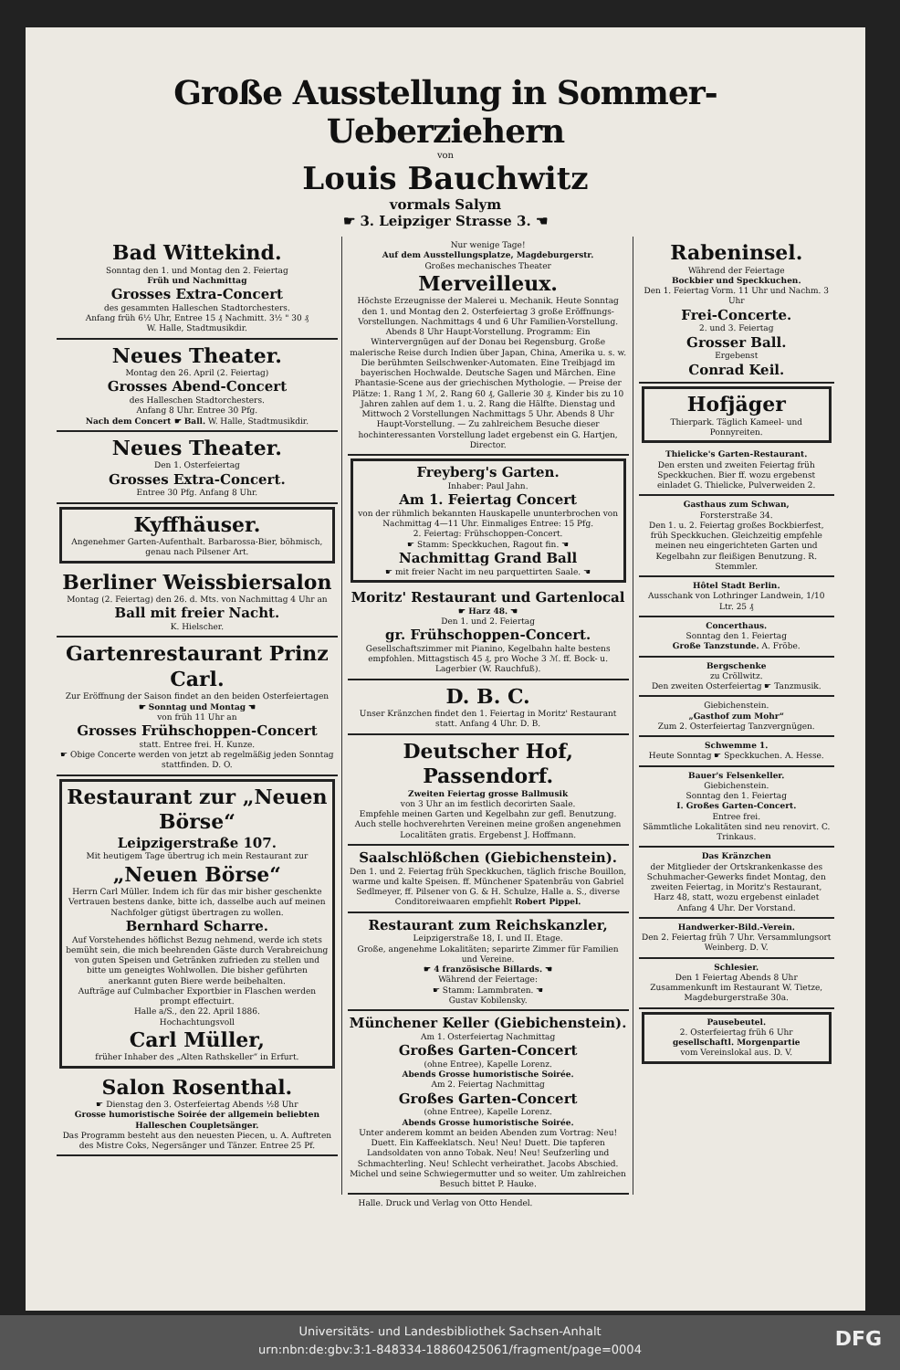Große Ausstellung in Sommer-Ueberziehern
von
Louis Bauchwitz
vormals Salym
☛ 3. Leipziger Strasse 3. ☚
Bad Wittekind.
Sonntag den 1. und Montag den 2. Feiertag
Früh und Nachmittag
Grosses Extra-Concert
des gesammten Halleschen Stadtorchesters.
Anfang früh 6½ Uhr, Entree 15 ₰ Nachmitt. 3½ " 30 ₰
W. Halle, Stadtmusikdir.
Neues Theater.
Montag den 26. April (2. Feiertag)
Grosses Abend-Concert
des Halleschen Stadtorchesters.
Anfang 8 Uhr. Entree 30 Pfg.
Nach dem Concert ☛ Ball. W. Halle, Stadtmusikdir.
Neues Theater.
Den 1. Osterfeiertag
Grosses Extra-Concert.
Entree 30 Pfg. Anfang 8 Uhr.
Kyffhäuser.
Angenehmer Garten-Aufenthalt. Barbarossa-Bier, böhmisch, genau nach Pilsener Art.
Berliner Weissbiersalon
Montag (2. Feiertag) den 26. d. Mts. von Nachmittag 4 Uhr an
Ball mit freier Nacht.
K. Hielscher.
Gartenrestaurant Prinz Carl.
Zur Eröffnung der Saison findet an den beiden Osterfeiertagen
☛ Sonntag und Montag ☚
von früh 11 Uhr an
Grosses Frühschoppen-Concert
statt. Entree frei. H. Kunze.
☛ Obige Concerte werden von jetzt ab regelmäßig jeden Sonntag stattfinden. D. O.
Restaurant zur „Neuen Börse“
Leipzigerstraße 107.
Mit heutigem Tage übertrug ich mein Restaurant zur
„Neuen Börse“
Herrn Carl Müller. Indem ich für das mir bisher geschenkte Vertrauen bestens danke, bitte ich, dasselbe auch auf meinen Nachfolger gütigst übertragen zu wollen.
Bernhard Scharre.
Auf Vorstehendes höflichst Bezug nehmend, werde ich stets bemüht sein, die mich beehrenden Gäste durch Verabreichung von guten Speisen und Getränken zufrieden zu stellen und bitte um geneigtes Wohlwollen. Die bisher geführten anerkannt guten Biere werde beibehalten.
Aufträge auf Culmbacher Exportbier in Flaschen werden prompt effectuirt.
Halle a/S., den 22. April 1886.
Hochachtungsvoll
Carl Müller,
früher Inhaber des „Alten Rathskeller“ in Erfurt.
Salon Rosenthal.
☛ Dienstag den 3. Osterfeiertag Abends ½8 Uhr
Grosse humoristische Soirée der allgemein beliebten Halleschen Coupletsänger.
Das Programm besteht aus den neuesten Piecen, u. A. Auftreten des Mistre Coks, Negersänger und Tänzer. Entree 25 Pf.
Nur wenige Tage!
Auf dem Ausstellungsplatze, Magdeburgerstr.
Großes mechanisches Theater
Merveilleux.
Höchste Erzeugnisse der Malerei u. Mechanik. Heute Sonntag den 1. und Montag den 2. Osterfeiertag 3 große Eröffnungs-Vorstellungen. Nachmittags 4 und 6 Uhr Familien-Vorstellung. Abends 8 Uhr Haupt-Vorstellung. Programm: Ein Wintervergnügen auf der Donau bei Regensburg. Große malerische Reise durch Indien über Japan, China, Amerika u. s. w. Die berühmten Seilschwenker-Automaten. Eine Treibjagd im bayerischen Hochwalde. Deutsche Sagen und Märchen. Eine Phantasie-Scene aus der griechischen Mythologie. — Preise der Plätze: 1. Rang 1 ℳ, 2. Rang 60 ₰, Gallerie 30 ₰. Kinder bis zu 10 Jahren zahlen auf dem 1. u. 2. Rang die Hälfte. Dienstag und Mittwoch 2 Vorstellungen Nachmittags 5 Uhr. Abends 8 Uhr Haupt-Vorstellung. — Zu zahlreichem Besuche dieser hochinteressanten Vorstellung ladet ergebenst ein G. Hartjen, Director.
Freyberg's Garten.
Inhaber: Paul Jahn.
Am 1. Feiertag Concert
von der rühmlich bekannten Hauskapelle ununterbrochen von Nachmittag 4—11 Uhr. Einmaliges Entree: 15 Pfg.
2. Feiertag: Frühschoppen-Concert.
☛ Stamm: Speckkuchen, Ragout fin. ☚
Nachmittag Grand Ball
☛ mit freier Nacht im neu parquettirten Saale. ☚
Moritz' Restaurant und Gartenlocal
☛ Harz 48. ☚
Den 1. und 2. Feiertag
gr. Frühschoppen-Concert.
Gesellschaftszimmer mit Pianino, Kegelbahn halte bestens empfohlen. Mittagstisch 45 ₰, pro Woche 3 ℳ. ff. Bock- u. Lagerbier (W. Rauchfuß).
D. B. C.
Unser Kränzchen findet den 1. Feiertag in Moritz' Restaurant statt. Anfang 4 Uhr. D. B.
Deutscher Hof, Passendorf.
Zweiten Feiertag grosse Ballmusik
von 3 Uhr an im festlich decorirten Saale.
Empfehle meinen Garten und Kegelbahn zur gefl. Benutzung. Auch stelle hochverehrten Vereinen meine großen angenehmen Localitäten gratis. Ergebenst J. Hoffmann.
Saalschlößchen (Giebichenstein).
Den 1. und 2. Feiertag früh Speckkuchen, täglich frische Bouillon, warme und kalte Speisen. ff. Münchener Spatenbräu von Gabriel Sedlmeyer, ff. Pilsener von G. & H. Schulze, Halle a. S., diverse Conditoreiwaaren empfiehlt Robert Pippel.
Restaurant zum Reichskanzler,
Leipzigerstraße 18, I. und II. Etage.
Große, angenehme Lokalitäten; separirte Zimmer für Familien und Vereine.
☛ 4 französische Billards. ☚
Während der Feiertage:
☛ Stamm: Lammbraten. ☚
Gustav Kobilensky.
Münchener Keller (Giebichenstein).
Am 1. Osterfeiertag Nachmittag
Großes Garten-Concert
(ohne Entree), Kapelle Lorenz.
Abends Grosse humoristische Soirée.
Am 2. Feiertag Nachmittag
Großes Garten-Concert
(ohne Entree), Kapelle Lorenz.
Abends Grosse humoristische Soirée.
Unter anderem kommt an beiden Abenden zum Vortrag: Neu! Duett. Ein Kaffeeklatsch. Neu! Neu! Duett. Die tapferen Landsoldaten von anno Tobak. Neu! Neu! Seufzerling und Schmachterling. Neu! Schlecht verheirathet. Jacobs Abschied. Michel und seine Schwiegermutter und so weiter. Um zahlreichen Besuch bittet P. Hauke.
Rabeninsel.
Während der Feiertage
Bockbier und Speckkuchen.
Den 1. Feiertag Vorm. 11 Uhr und Nachm. 3 Uhr
Frei-Concerte.
2. und 3. Feiertag
Grosser Ball.
Ergebenst
Conrad Keil.
Hofjäger
Thierpark. Täglich Kameel- und Ponnyreiten.
Thielicke's Garten-Restaurant.
Den ersten und zweiten Feiertag früh Speckkuchen. Bier ff. wozu ergebenst einladet G. Thielicke, Pulverweiden 2.
Gasthaus zum Schwan,
Forsterstraße 34.
Den 1. u. 2. Feiertag großes Bockbierfest, früh Speckkuchen. Gleichzeitig empfehle meinen neu eingerichteten Garten und Kegelbahn zur fleißigen Benutzung. R. Stemmler.
Hôtel Stadt Berlin.
Ausschank von Lothringer Landwein, 1/10 Ltr. 25 ₰
Concerthaus.
Sonntag den 1. Feiertag
Große Tanzstunde. A. Fröbe.
Bergschenke
zu Cröllwitz.
Den zweiten Osterfeiertag ☛ Tanzmusik.
Giebichenstein.
„Gasthof zum Mohr“
Zum 2. Osterfeiertag Tanzvergnügen.
Schwemme 1.
Heute Sonntag ☛ Speckkuchen. A. Hesse.
Bauer's Felsenkeller.
Giebichenstein.
Sonntag den 1. Feiertag
I. Großes Garten-Concert.
Entree frei.
Sämmtliche Lokalitäten sind neu renovirt. C. Trinkaus.
Das Kränzchen
der Mitglieder der Ortskrankenkasse des Schuhmacher-Gewerks findet Montag, den zweiten Feiertag, in Moritz's Restaurant, Harz 48, statt, wozu ergebenst einladet Anfang 4 Uhr. Der Vorstand.
Handwerker-Bild.-Verein.
Den 2. Feiertag früh 7 Uhr. Versammlungsort Weinberg. D. V.
Schlesier.
Den 1 Feiertag Abends 8 Uhr Zusammenkunft im Restaurant W. Tietze, Magdeburgerstraße 30a.
Pausebeutel.
2. Osterfeiertag früh 6 Uhr
gesellschaftl. Morgenpartie
vom Vereinslokal aus. D. V.
Halle. Druck und Verlag von Otto Hendel.
Universitäts- und Landesbibliothek Sachsen-Anhalt
urn:nbn:de:gbv:3:1-848334-18860425061/fragment/page=0004
DFG